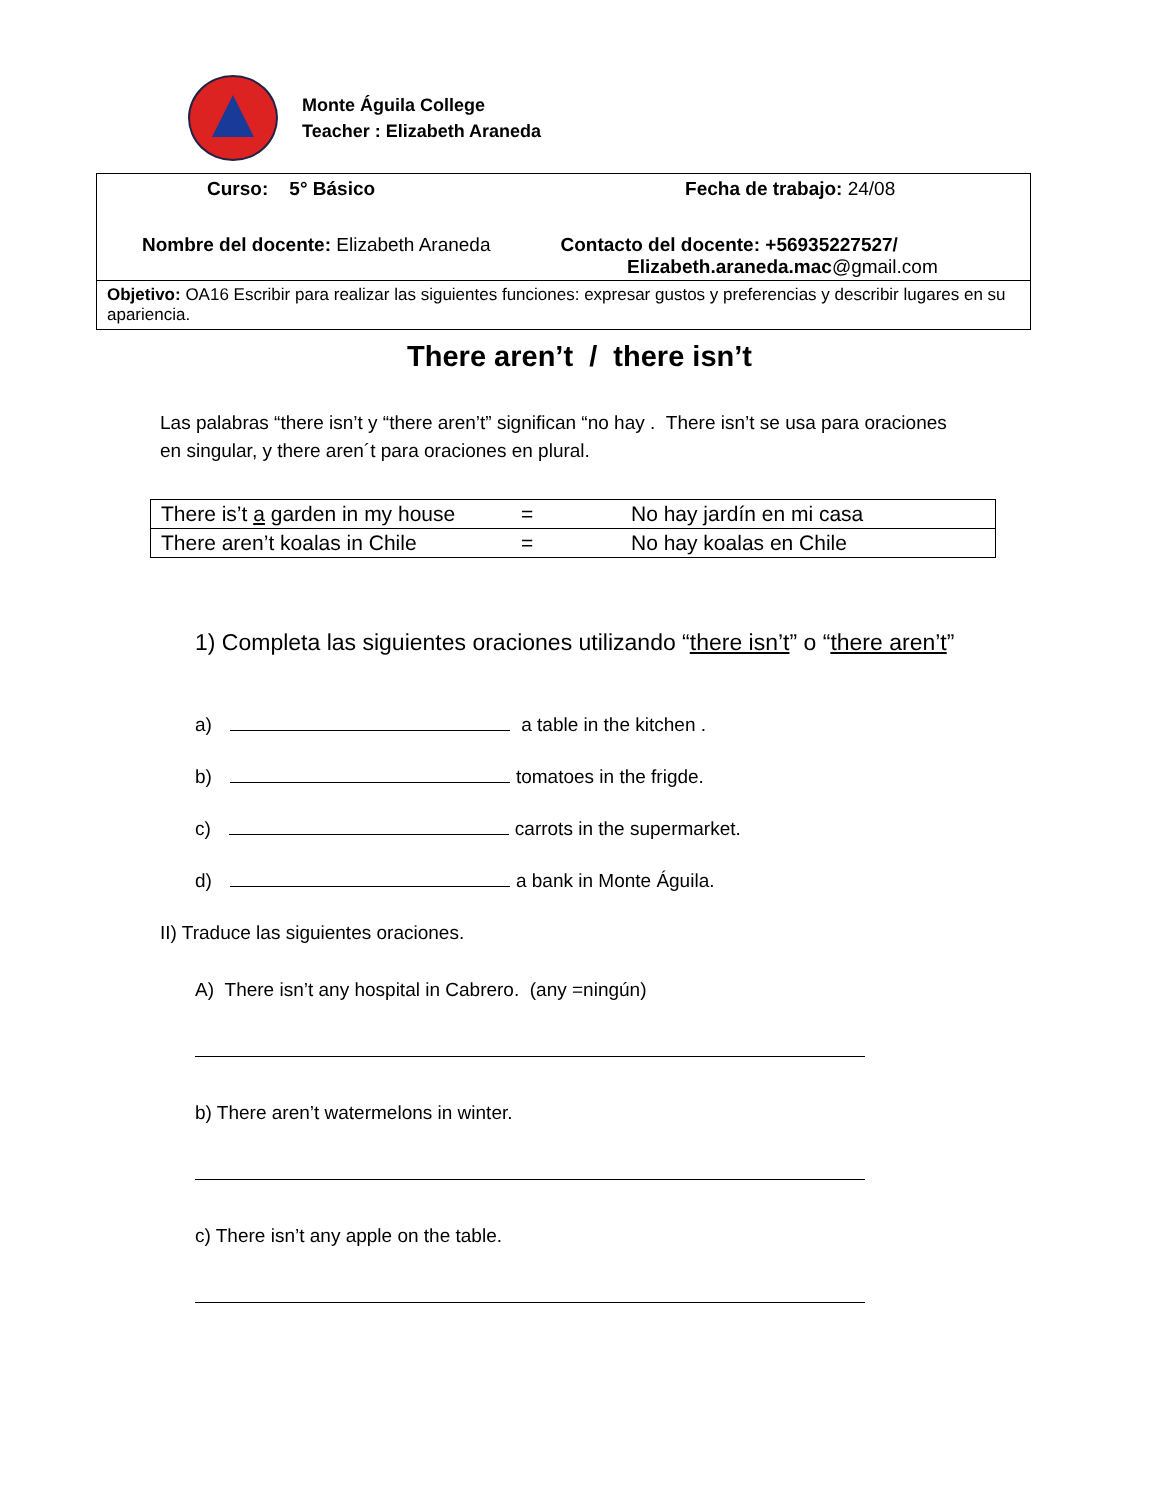Monte Águila College
Teacher : Elizabeth Araneda
| Curso: 5° Básico Fecha de trabajo: 24/08 |
| Nombre del docente: Elizabeth Araneda Contacto del docente: +56935227527/ Elizabeth.araneda.mac @gmail.com |
| Objetivo: OA16 Escribir para realizar las siguientes funciones: expresar gustos y preferencias y describir lugares en su apariencia. |
There aren’t / there isn’t
Las palabras “there isn’t y “there aren’t” significan “no hay . There isn’t se usa para oraciones en singular, y there aren´t para oraciones en plural.
| There is’t a garden in my house | = | No hay jardín en mi casa |
| There aren’t koalas in Chile | = | No hay koalas en Chile |
1) Completa las siguientes oraciones utilizando “there isn’t” o “there aren’t”
a) a table in the kitchen .
b) tomatoes in the frigde.
c) carrots in the supermarket.
d) a bank in Monte Águila.
II) Traduce las siguientes oraciones.
A) There isn’t any hospital in Cabrero. (any =ningún)
b) There aren’t watermelons in winter.
c) There isn’t any apple on the table.